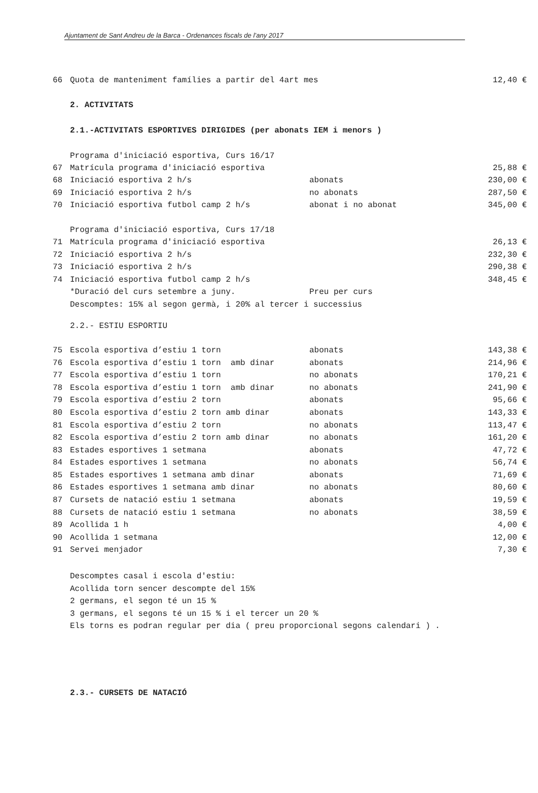Ajuntament de Sant Andreu de la Barca - Ordenances fiscals de l’any 2017
| 66 | Quota de manteniment famílies a partir del 4art mes | | 12,40 € |
2. ACTIVITATS
2.1.-ACTIVITATS ESPORTIVES DIRIGIDES (per abonats IEM i menors )
Programa d'iniciació esportiva, Curs 16/17
| 67 | Matrícula programa d'iniciació esportiva | | 25,88 € |
| 68 | Iniciació esportiva 2 h/s | abonats | 230,00 € |
| 69 | Iniciació esportiva 2 h/s | no abonats | 287,50 € |
| 70 | Iniciació esportiva futbol camp 2 h/s | abonat i no abonat | 345,00 € |
Programa d'iniciació esportiva, Curs 17/18
| 71 | Matrícula programa d'iniciació esportiva | | 26,13 € |
| 72 | Iniciació esportiva 2 h/s | | 232,30 € |
| 73 | Iniciació esportiva 2 h/s | | 290,38 € |
| 74 | Iniciació esportiva futbol camp 2 h/s | | 348,45 € |
| | *Duració del curs setembre a juny. | Preu per curs | |
Descomptes: 15% al segon germà, i 20% al tercer i successius
2.2.- ESTIU ESPORTIU
| 75 | Escola esportiva d’estiu 1 torn | abonats | 143,38 € |
| 76 | Escola esportiva d’estiu 1 torn amb dinar | abonats | 214,96 € |
| 77 | Escola esportiva d’estiu 1 torn | no abonats | 170,21 € |
| 78 | Escola esportiva d’estiu 1 torn amb dinar | no abonats | 241,90 € |
| 79 | Escola esportiva d’estiu 2 torn | abonats | 95,66 € |
| 80 | Escola esportiva d’estiu 2 torn amb dinar | abonats | 143,33 € |
| 81 | Escola esportiva d’estiu 2 torn | no abonats | 113,47 € |
| 82 | Escola esportiva d’estiu 2 torn amb dinar | no abonats | 161,20 € |
| 83 | Estades esportives 1 setmana | abonats | 47,72 € |
| 84 | Estades esportives 1 setmana | no abonats | 56,74 € |
| 85 | Estades esportives 1 setmana amb dinar | abonats | 71,69 € |
| 86 | Estades esportives 1 setmana amb dinar | no abonats | 80,60 € |
| 87 | Cursets de natació estiu 1 setmana | abonats | 19,59 € |
| 88 | Cursets de natació estiu 1 setmana | no abonats | 38,59 € |
| 89 | Acollida 1 h | | 4,00 € |
| 90 | Acollida 1 setmana | | 12,00 € |
| 91 | Servei menjador | | 7,30 € |
Descomptes casal i escola d'estiu:
Acollida torn sencer descompte del 15%
2 germans, el segon té un 15 %
3 germans, el segons té un 15 % i el tercer un 20 %
Els torns es podran regular per dia ( preu proporcional segons calendari ) .
2.3.- CURSETS DE NATACIÓ